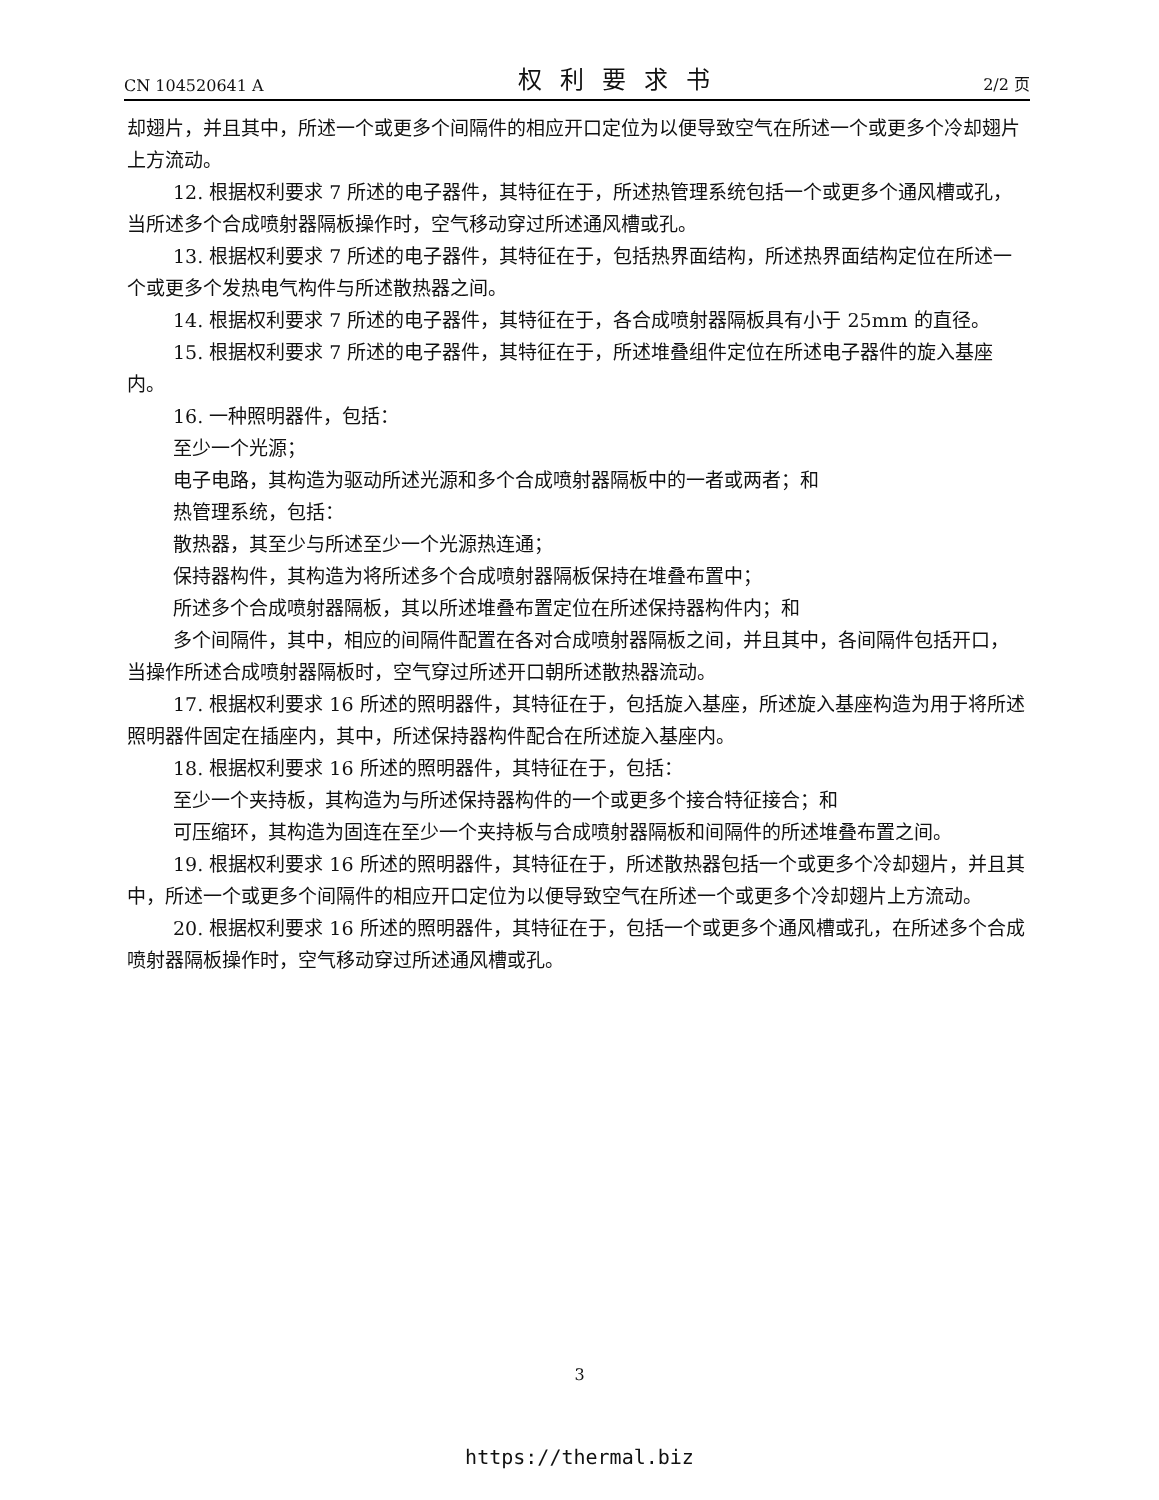CN 104520641 A 权利要求书 2/2 页
却翅片，并且其中，所述一个或更多个间隔件的相应开口定位为以便导致空气在所述一个或更多个冷却翅片上方流动。
12. 根据权利要求 7 所述的电子器件，其特征在于，所述热管理系统包括一个或更多个通风槽或孔，当所述多个合成喷射器隔板操作时，空气移动穿过所述通风槽或孔。
13. 根据权利要求 7 所述的电子器件，其特征在于，包括热界面结构，所述热界面结构定位在所述一个或更多个发热电气构件与所述散热器之间。
14. 根据权利要求 7 所述的电子器件，其特征在于，各合成喷射器隔板具有小于 25mm 的直径。
15. 根据权利要求 7 所述的电子器件，其特征在于，所述堆叠组件定位在所述电子器件的旋入基座内。
16. 一种照明器件，包括：
至少一个光源；
电子电路，其构造为驱动所述光源和多个合成喷射器隔板中的一者或两者；和
热管理系统，包括：
散热器，其至少与所述至少一个光源热连通；
保持器构件，其构造为将所述多个合成喷射器隔板保持在堆叠布置中；
所述多个合成喷射器隔板，其以所述堆叠布置定位在所述保持器构件内；和
多个间隔件，其中，相应的间隔件配置在各对合成喷射器隔板之间，并且其中，各间隔件包括开口，当操作所述合成喷射器隔板时，空气穿过所述开口朝所述散热器流动。
17. 根据权利要求 16 所述的照明器件，其特征在于，包括旋入基座，所述旋入基座构造为用于将所述照明器件固定在插座内，其中，所述保持器构件配合在所述旋入基座内。
18. 根据权利要求 16 所述的照明器件，其特征在于，包括：
至少一个夹持板，其构造为与所述保持器构件的一个或更多个接合特征接合；和
可压缩环，其构造为固连在至少一个夹持板与合成喷射器隔板和间隔件的所述堆叠布置之间。
19. 根据权利要求 16 所述的照明器件，其特征在于，所述散热器包括一个或更多个冷却翅片，并且其中，所述一个或更多个间隔件的相应开口定位为以便导致空气在所述一个或更多个冷却翅片上方流动。
20. 根据权利要求 16 所述的照明器件，其特征在于，包括一个或更多个通风槽或孔，在所述多个合成喷射器隔板操作时，空气移动穿过所述通风槽或孔。
3
https://thermal.biz